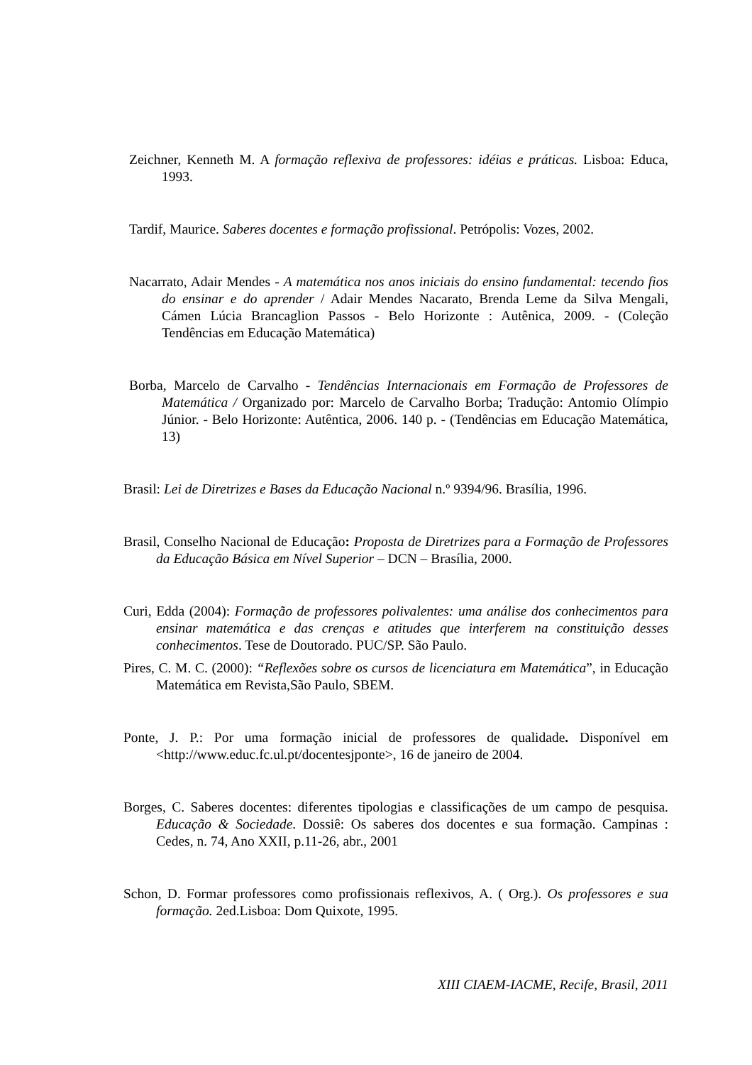Zeichner, Kenneth M. A formação reflexiva de professores: idéias e práticas. Lisboa: Educa, 1993.
Tardif, Maurice. Saberes docentes e formação profissional. Petrópolis: Vozes, 2002.
Nacarrato, Adair Mendes - A matemática nos anos iniciais do ensino fundamental: tecendo fios do ensinar e do aprender / Adair Mendes Nacarato, Brenda Leme da Silva Mengali, Cámen Lúcia Brancaglion Passos - Belo Horizonte : Autênica, 2009. - (Coleção Tendências em Educação Matemática)
Borba, Marcelo de Carvalho - Tendências Internacionais em Formação de Professores de Matemática / Organizado por: Marcelo de Carvalho Borba; Tradução: Antomio Olímpio Júnior. - Belo Horizonte: Autêntica, 2006. 140 p. - (Tendências em Educação Matemática, 13)
Brasil: Lei de Diretrizes e Bases da Educação Nacional n.º 9394/96. Brasília, 1996.
Brasil, Conselho Nacional de Educação: Proposta de Diretrizes para a Formação de Professores da Educação Básica em Nível Superior – DCN – Brasília, 2000.
Curi, Edda (2004): Formação de professores polivalentes: uma análise dos conhecimentos para ensinar matemática e das crenças e atitudes que interferem na constituição desses conhecimentos. Tese de Doutorado. PUC/SP. São Paulo.
Pires, C. M. C. (2000): “Reflexões sobre os cursos de licenciatura em Matemática”, in Educação Matemática em Revista,São Paulo, SBEM.
Ponte, J. P.: Por uma formação inicial de professores de qualidade. Disponível em <http://www.educ.fc.ul.pt/docentesjponte>, 16 de janeiro de 2004.
Borges, C. Saberes docentes: diferentes tipologias e classificações de um campo de pesquisa. Educação & Sociedade. Dossiê: Os saberes dos docentes e sua formação. Campinas : Cedes, n. 74, Ano XXII, p.11-26, abr., 2001
Schon, D. Formar professores como profissionais reflexivos, A. ( Org.). Os professores e sua formação. 2ed.Lisboa: Dom Quixote, 1995.
XIII CIAEM-IACME, Recife, Brasil, 2011